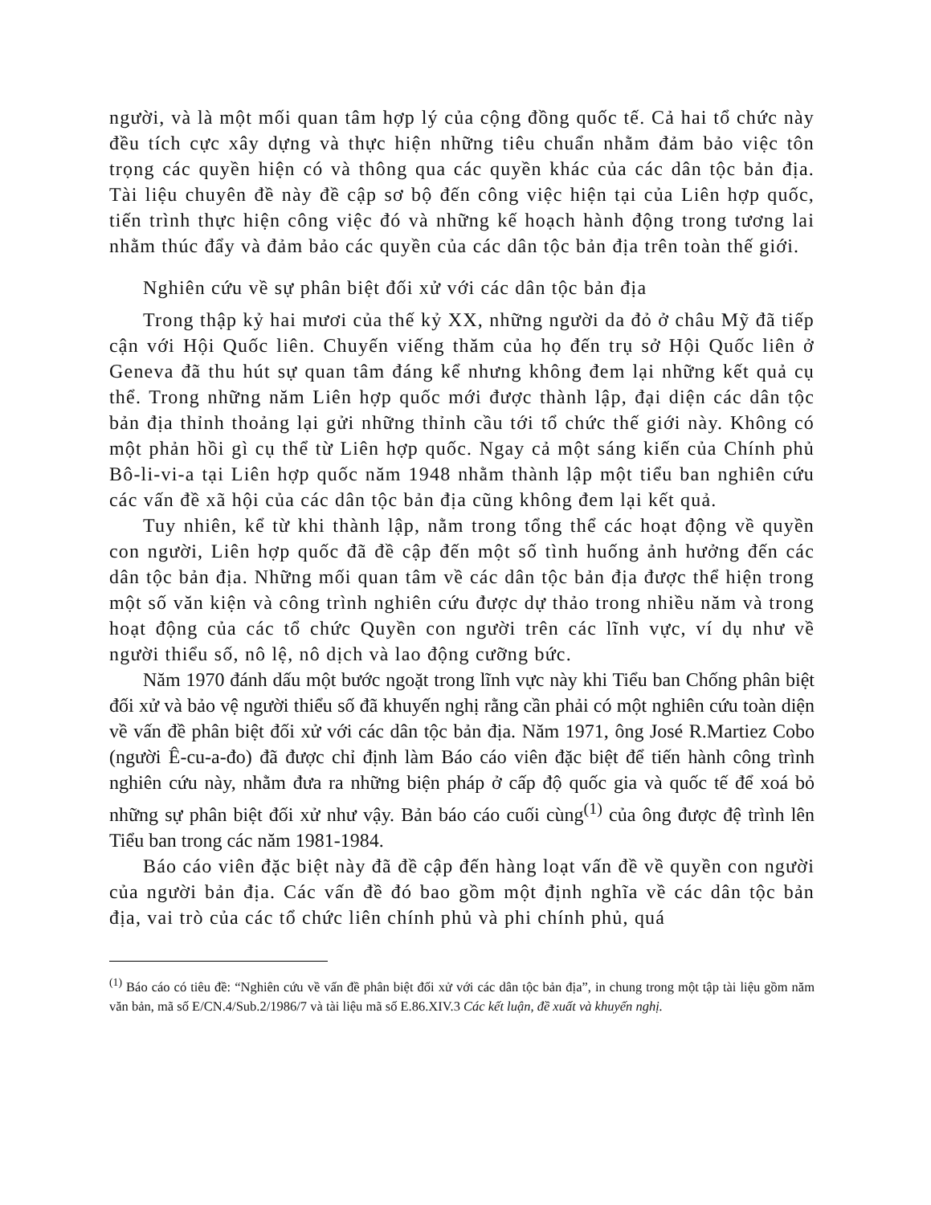người, và là một mối quan tâm hợp lý của cộng đồng quốc tế. Cả hai tổ chức này đều tích cực xây dựng và thực hiện những tiêu chuẩn nhằm đảm bảo việc tôn trọng các quyền hiện có và thông qua các quyền khác của các dân tộc bản địa. Tài liệu chuyên đề này đề cập sơ bộ đến công việc hiện tại của Liên hợp quốc, tiến trình thực hiện công việc đó và những kế hoạch hành động trong tương lai nhằm thúc đẩy và đảm bảo các quyền của các dân tộc bản địa trên toàn thế giới.
Nghiên cứu về sự phân biệt đối xử với các dân tộc bản địa
Trong thập kỷ hai mươi của thế kỷ XX, những người da đỏ ở châu Mỹ đã tiếp cận với Hội Quốc liên. Chuyến viếng thăm của họ đến trụ sở Hội Quốc liên ở Geneva đã thu hút sự quan tâm đáng kể nhưng không đem lại những kết quả cụ thể. Trong những năm Liên hợp quốc mới được thành lập, đại diện các dân tộc bản địa thỉnh thoảng lại gửi những thỉnh cầu tới tổ chức thế giới này. Không có một phản hồi gì cụ thể từ Liên hợp quốc. Ngay cả một sáng kiến của Chính phủ Bô-li-vi-a tại Liên hợp quốc năm 1948 nhằm thành lập một tiểu ban nghiên cứu các vấn đề xã hội của các dân tộc bản địa cũng không đem lại kết quả.
Tuy nhiên, kể từ khi thành lập, nằm trong tổng thể các hoạt động về quyền con người, Liên hợp quốc đã đề cập đến một số tình huống ảnh hưởng đến các dân tộc bản địa. Những mối quan tâm về các dân tộc bản địa được thể hiện trong một số văn kiện và công trình nghiên cứu được dự thảo trong nhiều năm và trong hoạt động của các tổ chức Quyền con người trên các lĩnh vực, ví dụ như về người thiểu số, nô lệ, nô dịch và lao động cưỡng bức.
Năm 1970 đánh dấu một bước ngoặt trong lĩnh vực này khi Tiểu ban Chống phân biệt đối xử và bảo vệ người thiểu số đã khuyến nghị rằng cần phải có một nghiên cứu toàn diện về vấn đề phân biệt đối xử với các dân tộc bản địa. Năm 1971, ông José R.Martiez Cobo (người Ê-cu-a-đo) đã được chỉ định làm Báo cáo viên đặc biệt để tiến hành công trình nghiên cứu này, nhằm đưa ra những biện pháp ở cấp độ quốc gia và quốc tế để xoá bỏ những sự phân biệt đối xử như vậy. Bản báo cáo cuối cùng<sup>(1)</sup> của ông được đệ trình lên Tiểu ban trong các năm 1981-1984.
Báo cáo viên đặc biệt này đã đề cập đến hàng loạt vấn đề về quyền con người của người bản địa. Các vấn đề đó bao gồm một định nghĩa về các dân tộc bản địa, vai trò của các tổ chức liên chính phủ và phi chính phủ, quá
<sup>(1)</sup> Báo cáo có tiêu đề: “Nghiên cứu về vấn đề phân biệt đối xử với các dân tộc bản địa”, in chung trong một tập tài liệu gồm năm văn bản, mã số E/CN.4/Sub.2/1986/7 và tài liệu mã số E.86.XIV.3 Các kết luận, đề xuất và khuyến nghị.